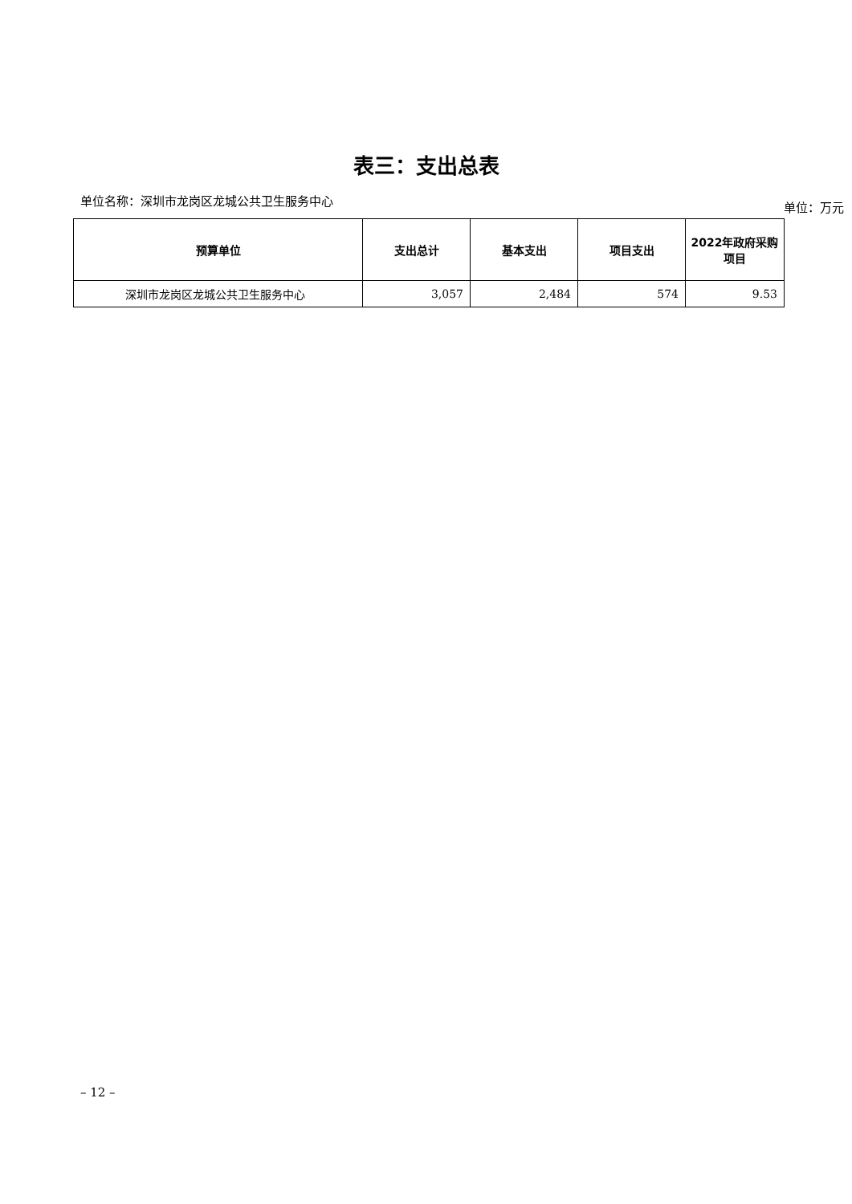表三：支出总表
单位名称：深圳市龙岗区龙城公共卫生服务中心 单位：万元
| 预算单位 | 支出总计 | 基本支出 | 项目支出 | 2022年政府采购项目 |
| --- | --- | --- | --- | --- |
| 深圳市龙岗区龙城公共卫生服务中心 | 3,057 | 2,484 | 574 | 9.53 |
– 12 –